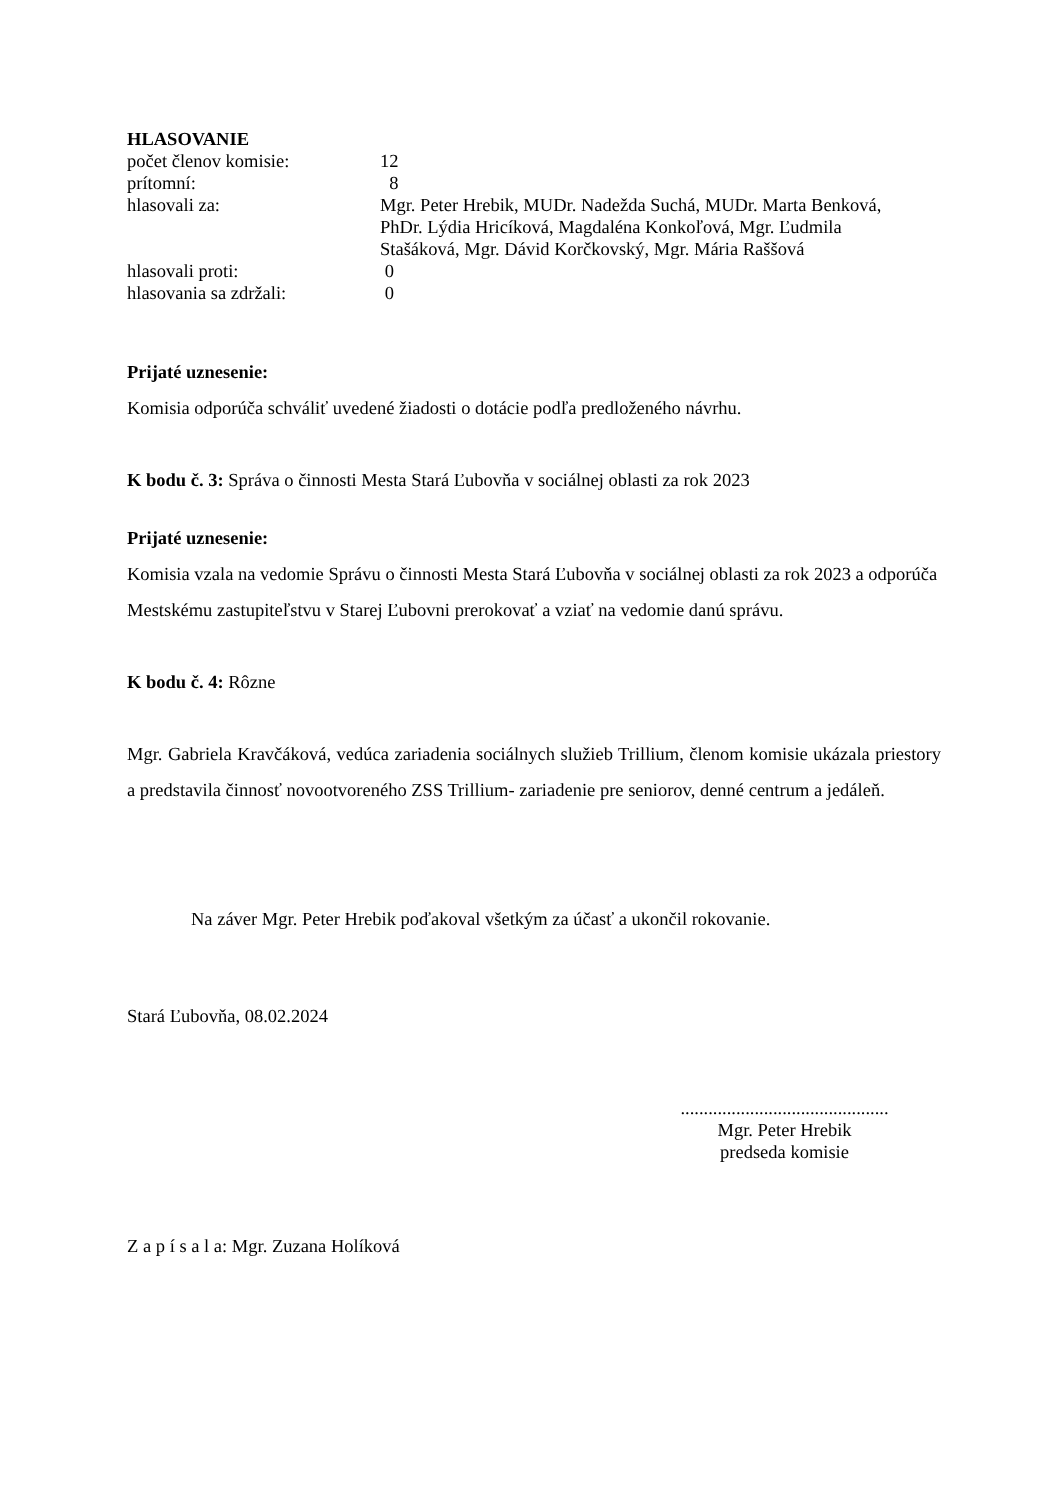HLASOVANIE
počet členov komisie: 12
prítomní: 8
hlasovali za: Mgr. Peter Hrebik, MUDr. Nadežda Suchá, MUDr. Marta Benková, PhDr. Lýdia Hricíková, Magdaléna Konkoľová, Mgr. Ľudmila Stašáková, Mgr. Dávid Korčkovský, Mgr. Mária Raššová
hlasovali proti: 0
hlasovania sa zdržali: 0
Prijaté uznesenie:
Komisia odporúča schváliť uvedené žiadosti o dotácie podľa predloženého návrhu.
K bodu č. 3: Správa o činnosti Mesta Stará Ľubovňa v sociálnej oblasti za rok 2023
Prijaté uznesenie:
Komisia vzala na vedomie Správu o činnosti Mesta Stará Ľubovňa v sociálnej oblasti za rok 2023 a odporúča Mestskému zastupiteľstvu v Starej Ľubovni prerokovať a vziať na vedomie danú správu.
K bodu č. 4: Rôzne
Mgr. Gabriela Kravčáková, vedúca zariadenia sociálnych služieb Trillium, členom komisie ukázala priestory a predstavila činnosť novootvoreného ZSS Trillium- zariadenie pre seniorov, denné centrum a jedáleň.
Na záver Mgr. Peter Hrebik poďakoval všetkým za účasť a ukončil rokovanie.
Stará Ľubovňa, 08.02.2024
.............................................
Mgr. Peter Hrebik
predseda komisie
Z a p í s a l a: Mgr. Zuzana Holíková